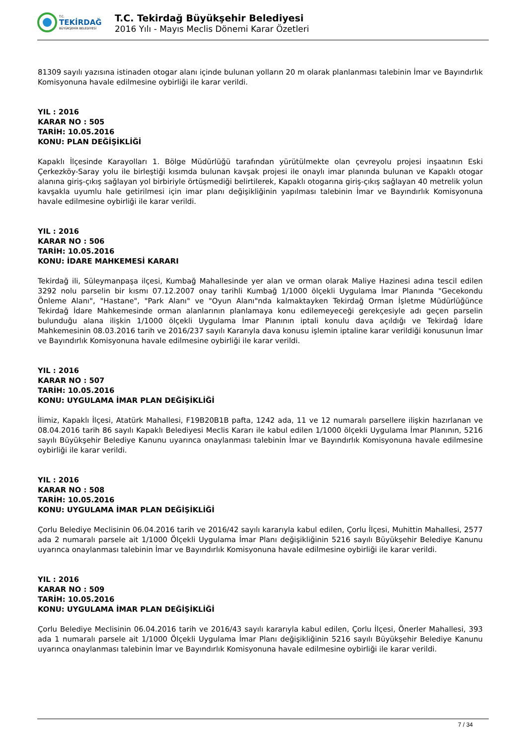T.C.
TEKİRDAĞ
BÜYÜKŞEHİR BELEDİYESİ
T.C. Tekirdağ Büyükşehir Belediyesi
2016 Yılı - Mayıs Meclis Dönemi Karar Özetleri
81309 sayılı yazısına istinaden otogar alanı içinde bulunan yolların 20 m olarak planlanması talebinin İmar ve Bayındırlık Komisyonuna havale edilmesine oybirliği ile karar verildi.
YIL : 2016
KARAR NO : 505
TARİH: 10.05.2016
KONU: PLAN DEĞİŞİKLİĞİ
Kapaklı İlçesinde Karayolları 1. Bölge Müdürlüğü tarafından yürütülmekte olan çevreyolu projesi inşaatının Eski Çerkezköy-Saray yolu ile birleştiği kısımda bulunan kavşak projesi ile onaylı imar planında bulunan ve Kapaklı otogar alanına giriş-çıkış sağlayan yol birbiriyle örtüşmediği belirtilerek, Kapaklı otogarına giriş-çıkış sağlayan 40 metrelik yolun kavşakla uyumlu hale getirilmesi için imar planı değişikliğinin yapılması talebinin İmar ve Bayındırlık Komisyonuna havale edilmesine oybirliği ile karar verildi.
YIL : 2016
KARAR NO : 506
TARİH: 10.05.2016
KONU: İDARE MAHKEMESİ KARARI
Tekirdağ ili, Süleymanpaşa ilçesi, Kumbağ Mahallesinde yer alan ve orman olarak Maliye Hazinesi adına tescil edilen 3292 nolu parselin bir kısmı 07.12.2007 onay tarihli Kumbağ 1/1000 ölçekli Uygulama İmar Planında "Gecekondu Önleme Alanı", "Hastane", "Park Alanı" ve "Oyun Alanı"nda kalmaktayken Tekirdağ Orman İşletme Müdürlüğünce Tekirdağ İdare Mahkemesinde orman alanlarının planlamaya konu edilemeyeceği gerekçesiyle adı geçen parselin bulunduğu alana ilişkin 1/1000 ölçekli Uygulama İmar Planının iptali konulu dava açıldığı ve Tekirdağ İdare Mahkemesinin 08.03.2016 tarih ve 2016/237 sayılı Kararıyla dava konusu işlemin iptaline karar verildiği konusunun İmar ve Bayındırlık Komisyonuna havale edilmesine oybirliği ile karar verildi.
YIL : 2016
KARAR NO : 507
TARİH: 10.05.2016
KONU: UYGULAMA İMAR PLAN DEĞİŞİKLİĞİ
İlimiz, Kapaklı İlçesi, Atatürk Mahallesi, F19B20B1B pafta, 1242 ada, 11 ve 12 numaralı parsellere ilişkin hazırlanan ve 08.04.2016 tarih 86 sayılı Kapaklı Belediyesi Meclis Kararı ile kabul edilen 1/1000 ölçekli Uygulama İmar Planının, 5216 sayılı Büyükşehir Belediye Kanunu uyarınca onaylanması talebinin İmar ve Bayındırlık Komisyonuna havale edilmesine oybirliği ile karar verildi.
YIL : 2016
KARAR NO : 508
TARİH: 10.05.2016
KONU: UYGULAMA İMAR PLAN DEĞİŞİKLİĞİ
Çorlu Belediye Meclisinin 06.04.2016 tarih ve 2016/42 sayılı kararıyla kabul edilen, Çorlu İlçesi, Muhittin Mahallesi, 2577 ada 2 numaralı parsele ait 1/1000 Ölçekli Uygulama İmar Planı değişikliğinin 5216 sayılı Büyükşehir Belediye Kanunu uyarınca onaylanması talebinin İmar ve Bayındırlık Komisyonuna havale edilmesine oybirliği ile karar verildi.
YIL : 2016
KARAR NO : 509
TARİH: 10.05.2016
KONU: UYGULAMA İMAR PLAN DEĞİŞİKLİĞİ
Çorlu Belediye Meclisinin 06.04.2016 tarih ve 2016/43 sayılı kararıyla kabul edilen, Çorlu İlçesi, Önerler Mahallesi, 393 ada 1 numaralı parsele ait 1/1000 Ölçekli Uygulama İmar Planı değişikliğinin 5216 sayılı Büyükşehir Belediye Kanunu uyarınca onaylanması talebinin İmar ve Bayındırlık Komisyonuna havale edilmesine oybirliği ile karar verildi.
7 / 34